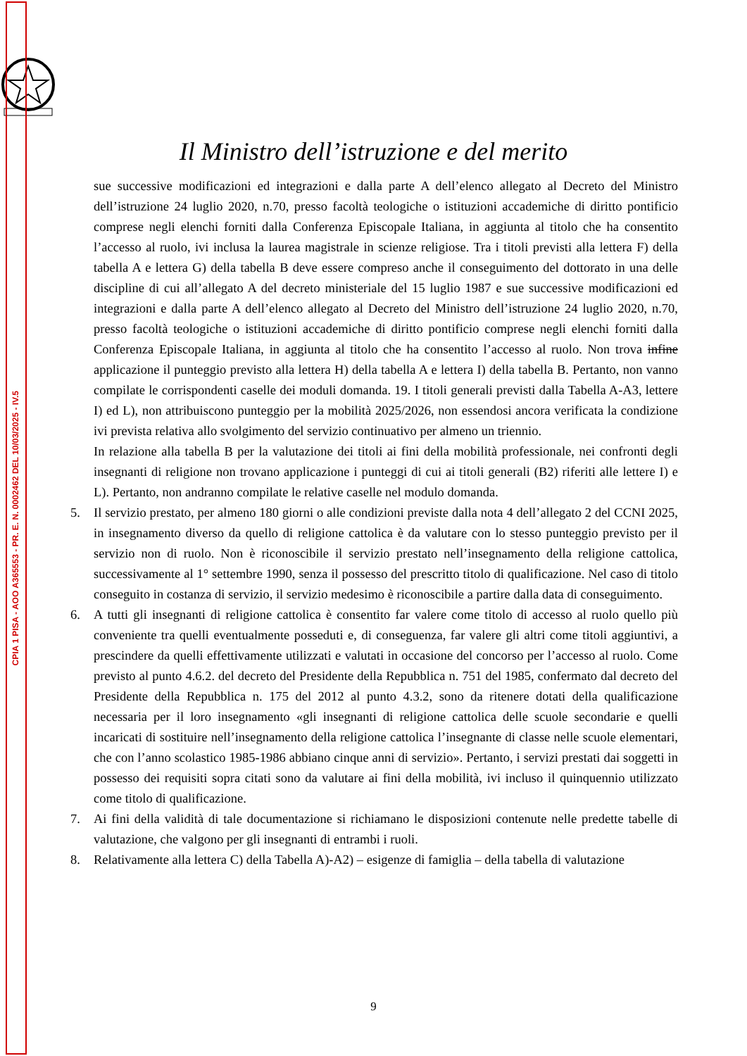CPIA 1 PISA - AOO A365553 - PR. E. N. 0002462 DEL 10/03/2025 - IV.5
Il Ministro dell’istruzione e del merito
sue successive modificazioni ed integrazioni e dalla parte A dell’elenco allegato al Decreto del Ministro dell’istruzione 24 luglio 2020, n.70, presso facoltà teologiche o istituzioni accademiche di diritto pontificio comprese negli elenchi forniti dalla Conferenza Episcopale Italiana, in aggiunta al titolo che ha consentito l’accesso al ruolo, ivi inclusa la laurea magistrale in scienze religiose. Tra i titoli previsti alla lettera F) della tabella A e lettera G) della tabella B deve essere compreso anche il conseguimento del dottorato in una delle discipline di cui all’allegato A del decreto ministeriale del 15 luglio 1987 e sue successive modificazioni ed integrazioni e dalla parte A dell’elenco allegato al Decreto del Ministro dell’istruzione 24 luglio 2020, n.70, presso facoltà teologiche o istituzioni accademiche di diritto pontificio comprese negli elenchi forniti dalla Conferenza Episcopale Italiana, in aggiunta al titolo che ha consentito l’accesso al ruolo. Non trova infine applicazione il punteggio previsto alla lettera H) della tabella A e lettera I) della tabella B. Pertanto, non vanno compilate le corrispondenti caselle dei moduli domanda. 19. I titoli generali previsti dalla Tabella A-A3, lettere I) ed L), non attribuiscono punteggio per la mobilità 2025/2026, non essendosi ancora verificata la condizione ivi prevista relativa allo svolgimento del servizio continuativo per almeno un triennio.
In relazione alla tabella B per la valutazione dei titoli ai fini della mobilità professionale, nei confronti degli insegnanti di religione non trovano applicazione i punteggi di cui ai titoli generali (B2) riferiti alle lettere I) e L). Pertanto, non andranno compilate le relative caselle nel modulo domanda.
5. Il servizio prestato, per almeno 180 giorni o alle condizioni previste dalla nota 4 dell’allegato 2 del CCNI 2025, in insegnamento diverso da quello di religione cattolica è da valutare con lo stesso punteggio previsto per il servizio non di ruolo. Non è riconoscibile il servizio prestato nell’insegnamento della religione cattolica, successivamente al 1° settembre 1990, senza il possesso del prescritto titolo di qualificazione. Nel caso di titolo conseguito in costanza di servizio, il servizio medesimo è riconoscibile a partire dalla data di conseguimento.
6. A tutti gli insegnanti di religione cattolica è consentito far valere come titolo di accesso al ruolo quello più conveniente tra quelli eventualmente posseduti e, di conseguenza, far valere gli altri come titoli aggiuntivi, a prescindere da quelli effettivamente utilizzati e valutati in occasione del concorso per l’accesso al ruolo. Come previsto al punto 4.6.2. del decreto del Presidente della Repubblica n. 751 del 1985, confermato dal decreto del Presidente della Repubblica n. 175 del 2012 al punto 4.3.2, sono da ritenere dotati della qualificazione necessaria per il loro insegnamento «gli insegnanti di religione cattolica delle scuole secondarie e quelli incaricati di sostituire nell’insegnamento della religione cattolica l’insegnante di classe nelle scuole elementari, che con l’anno scolastico 1985-1986 abbiano cinque anni di servizio». Pertanto, i servizi prestati dai soggetti in possesso dei requisiti sopra citati sono da valutare ai fini della mobilità, ivi incluso il quinquennio utilizzato come titolo di qualificazione.
7. Ai fini della validità di tale documentazione si richiamano le disposizioni contenute nelle predette tabelle di valutazione, che valgono per gli insegnanti di entrambi i ruoli.
8. Relativamente alla lettera C) della Tabella A)-A2) – esigenze di famiglia – della tabella di valutazione
9